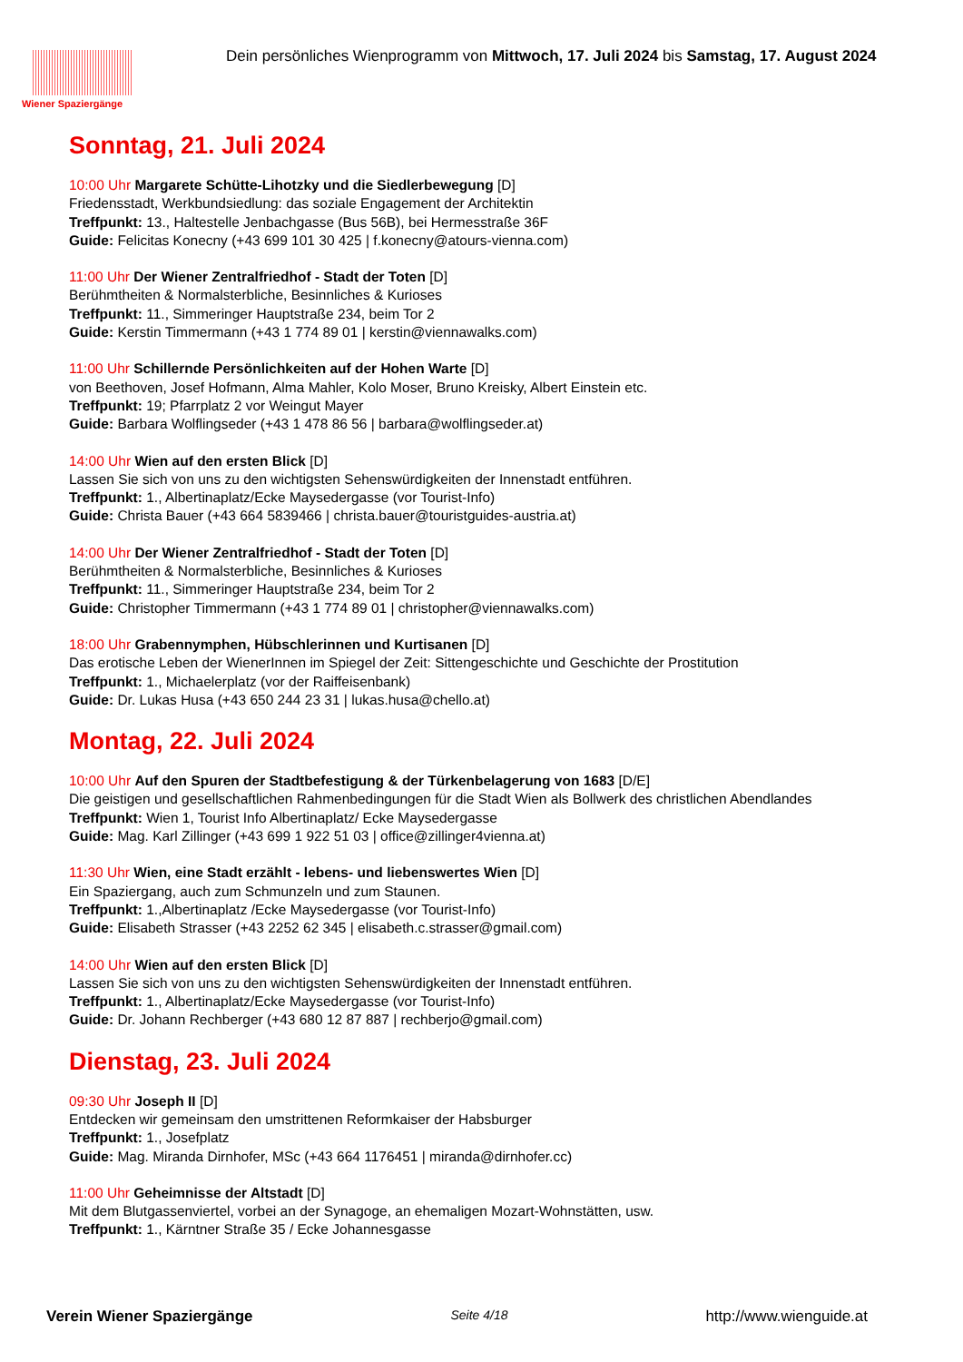Wiener Spaziergänge
Dein persönliches Wienprogramm von Mittwoch, 17. Juli 2024 bis Samstag, 17. August 2024
Sonntag, 21. Juli 2024
10:00 Uhr Margarete Schütte-Lihotzky und die Siedlerbewegung [D]
Friedensstadt, Werkbundsiedlung: das soziale Engagement der Architektin
Treffpunkt: 13., Haltestelle Jenbachgasse (Bus 56B), bei Hermesstraße 36F
Guide: Felicitas Konecny (+43 699 101 30 425 | f.konecny@atours-vienna.com)
11:00 Uhr Der Wiener Zentralfriedhof - Stadt der Toten [D]
Berühmtheiten & Normalsterbliche, Besinnliches & Kurioses
Treffpunkt: 11., Simmeringer Hauptstraße 234, beim Tor 2
Guide: Kerstin Timmermann (+43 1 774 89 01 | kerstin@viennawalks.com)
11:00 Uhr Schillernde Persönlichkeiten auf der Hohen Warte [D]
von Beethoven, Josef Hofmann, Alma Mahler, Kolo Moser, Bruno Kreisky, Albert Einstein etc.
Treffpunkt: 19; Pfarrplatz 2 vor Weingut Mayer
Guide: Barbara Wolflingseder (+43 1 478 86 56 | barbara@wolflingseder.at)
14:00 Uhr Wien auf den ersten Blick [D]
Lassen Sie sich von uns zu den wichtigsten Sehenswürdigkeiten der Innenstadt entführen.
Treffpunkt: 1., Albertinaplatz/Ecke Maysedergasse (vor Tourist-Info)
Guide: Christa Bauer (+43 664 5839466 | christa.bauer@touristguides-austria.at)
14:00 Uhr Der Wiener Zentralfriedhof - Stadt der Toten [D]
Berühmtheiten & Normalsterbliche, Besinnliches & Kurioses
Treffpunkt: 11., Simmeringer Hauptstraße 234, beim Tor 2
Guide: Christopher Timmermann (+43 1 774 89 01 | christopher@viennawalks.com)
18:00 Uhr Grabennymphen, Hübschlerinnen und Kurtisanen [D]
Das erotische Leben der WienerInnen im Spiegel der Zeit: Sittengeschichte und Geschichte der Prostitution
Treffpunkt: 1., Michaelerplatz (vor der Raiffeisenbank)
Guide: Dr. Lukas Husa (+43 650 244 23 31 | lukas.husa@chello.at)
Montag, 22. Juli 2024
10:00 Uhr Auf den Spuren der Stadtbefestigung & der Türkenbelagerung von 1683 [D/E]
Die geistigen und gesellschaftlichen Rahmenbedingungen für die Stadt Wien als Bollwerk des christlichen Abendlandes
Treffpunkt: Wien 1, Tourist Info Albertinaplatz/ Ecke Maysedergasse
Guide: Mag. Karl Zillinger (+43 699 1 922 51 03 | office@zillinger4vienna.at)
11:30 Uhr Wien, eine Stadt erzählt - lebens- und liebenswertes Wien [D]
Ein Spaziergang, auch zum Schmunzeln und zum Staunen.
Treffpunkt: 1.,Albertinaplatz /Ecke Maysedergasse (vor Tourist-Info)
Guide: Elisabeth Strasser (+43 2252 62 345 | elisabeth.c.strasser@gmail.com)
14:00 Uhr Wien auf den ersten Blick [D]
Lassen Sie sich von uns zu den wichtigsten Sehenswürdigkeiten der Innenstadt entführen.
Treffpunkt: 1., Albertinaplatz/Ecke Maysedergasse (vor Tourist-Info)
Guide: Dr. Johann Rechberger (+43 680 12 87 887 | rechberjo@gmail.com)
Dienstag, 23. Juli 2024
09:30 Uhr Joseph II [D]
Entdecken wir gemeinsam den umstrittenen Reformkaiser der Habsburger
Treffpunkt: 1., Josefplatz
Guide: Mag. Miranda Dirnhofer, MSc (+43 664 1176451 | miranda@dirnhofer.cc)
11:00 Uhr Geheimnisse der Altstadt [D]
Mit dem Blutgassenviertel, vorbei an der Synagoge, an ehemaligen Mozart-Wohnstätten, usw.
Treffpunkt: 1., Kärntner Straße 35 / Ecke Johannesgasse
Verein Wiener Spaziergänge Seite 4/18 http://www.wienguide.at